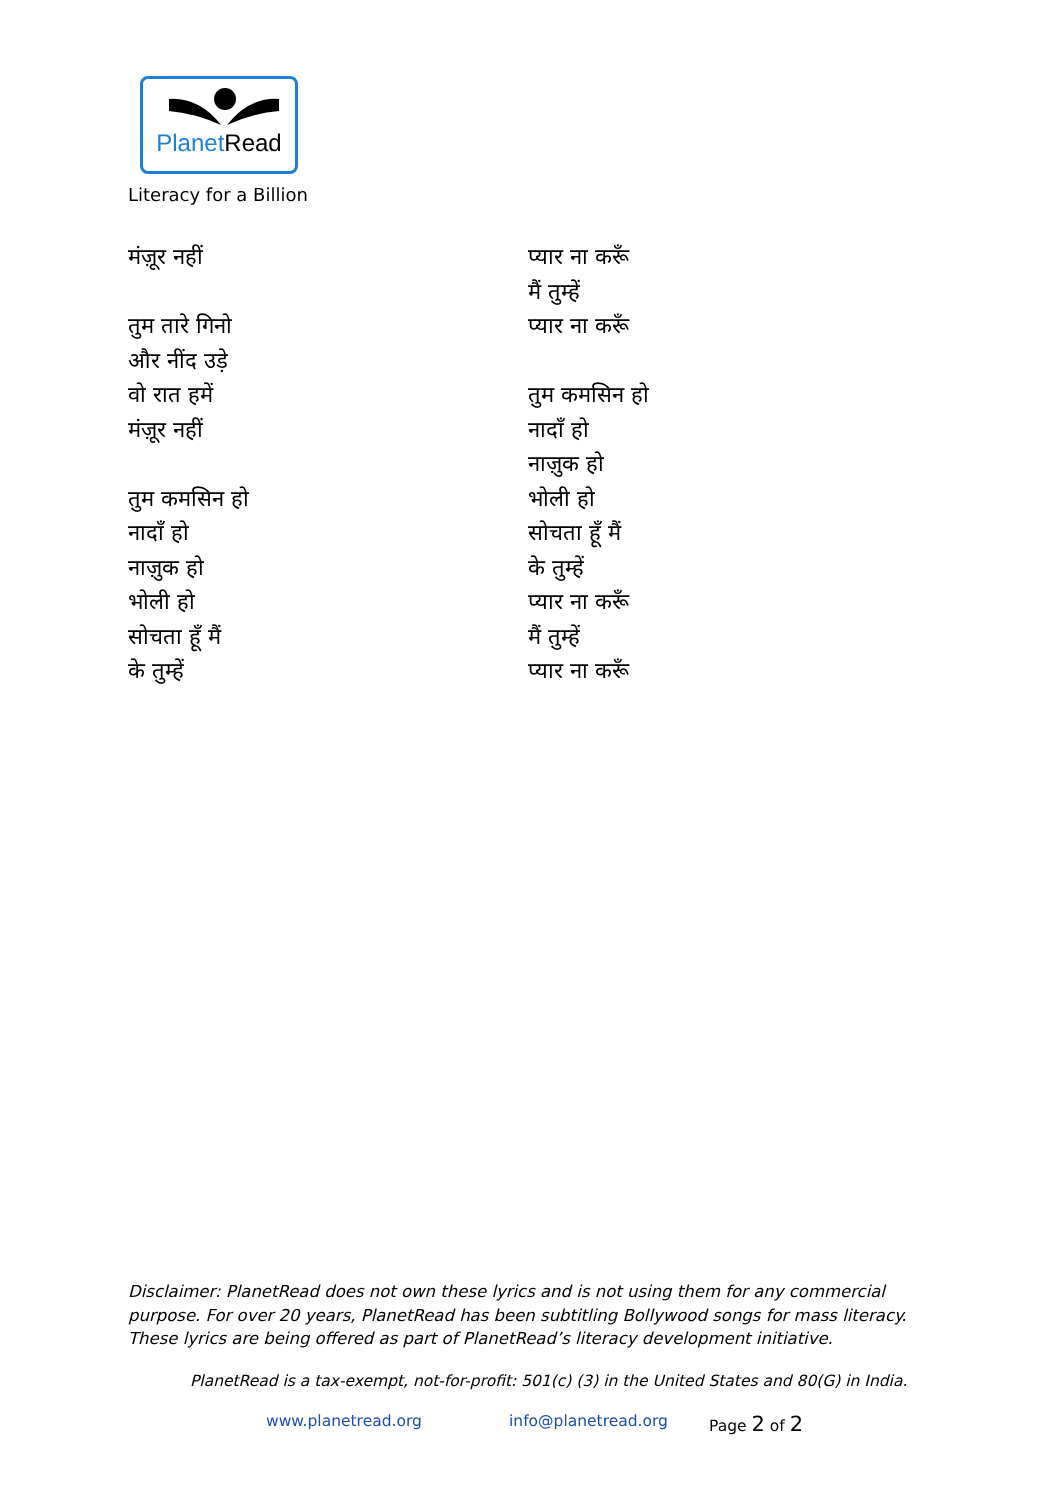PlanetRead
Literacy for a Billion
मंज़ूर नहीं
तुम तारे गिनो
और नींद उड़े
वो रात हमें
मंज़ूर नहीं
तुम कमसिन हो
नादाँ हो
नाज़ुक हो
भोली हो
सोचता हूँ मैं
के तुम्हें
प्यार ना करूँ
मैं तुम्हें
प्यार ना करूँ
तुम कमसिन हो
नादाँ हो
नाज़ुक हो
भोली हो
सोचता हूँ मैं
के तुम्हें
प्यार ना करूँ
मैं तुम्हें
प्यार ना करूँ
Disclaimer: PlanetRead does not own these lyrics and is not using them for any commercial purpose. For over 20 years, PlanetRead has been subtitling Bollywood songs for mass literacy. These lyrics are being offered as part of PlanetRead’s literacy development initiative.
PlanetRead is a tax-exempt, not-for-profit: 501(c) (3) in the United States and 80(G) in India.
www.planetread.org info@planetread.org Page 2 of 2